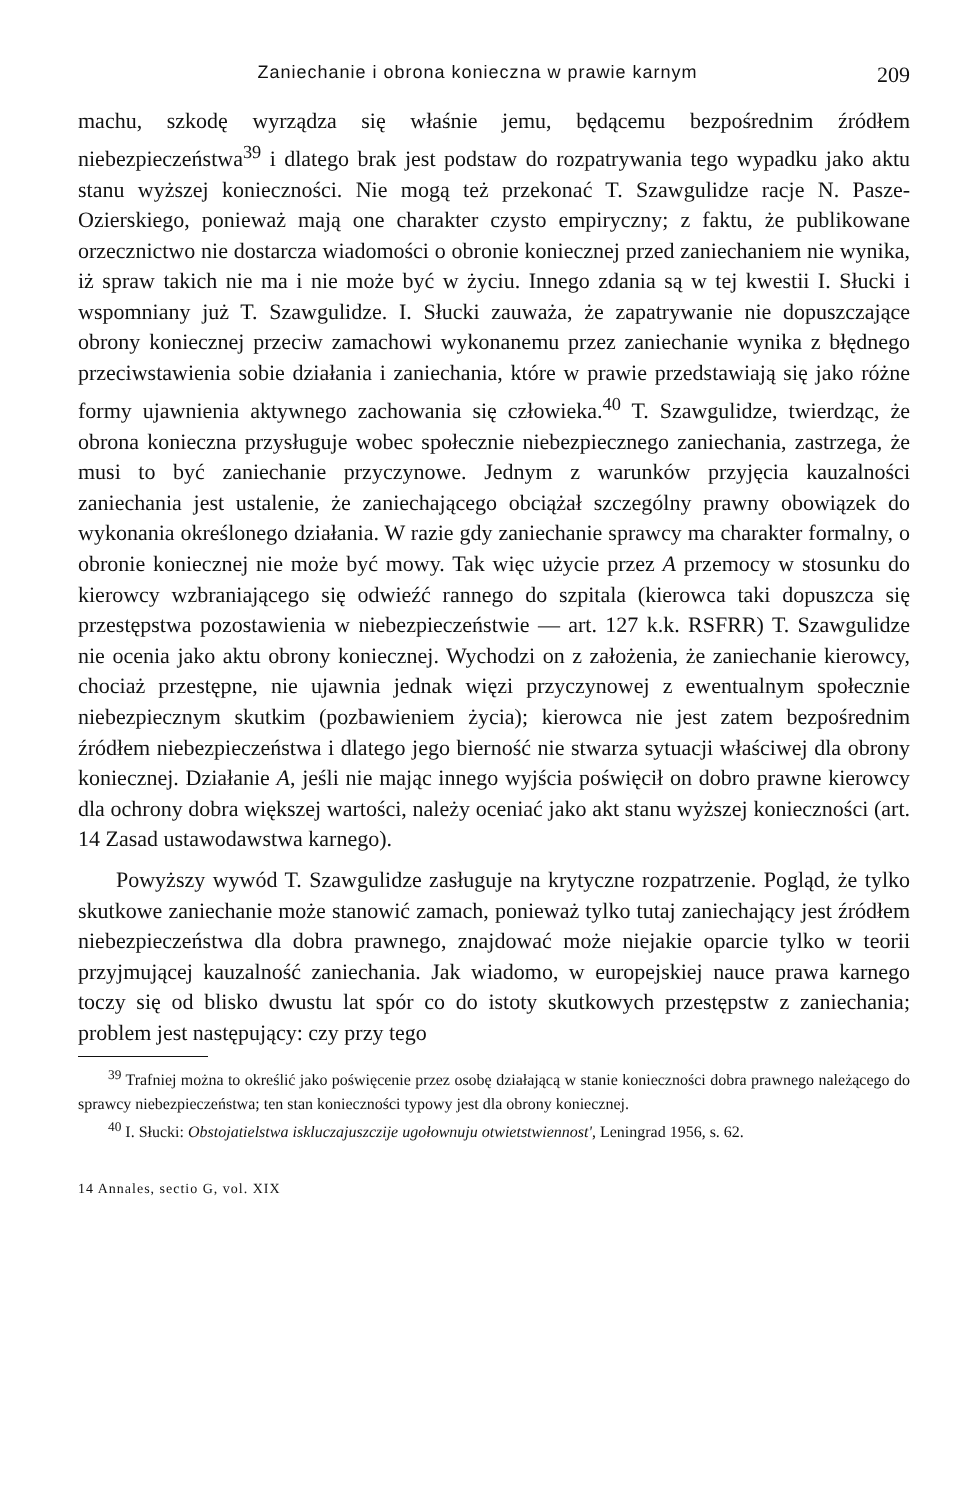Zaniechanie i obrona konieczna w prawie karnym 209
machu, szkodę wyrządza się właśnie jemu, będącemu bezpośrednim źródłem niebezpieczeństwa<sup>39</sup> i dlatego brak jest podstaw do rozpatrywania tego wypadku jako aktu stanu wyższej konieczności. Nie mogą też przekonać T. Szawgulidze racje N. Pasze-Ozierskiego, ponieważ mają one charakter czysto empiryczny; z faktu, że publikowane orzecznictwo nie dostarcza wiadomości o obronie koniecznej przed zaniechaniem nie wynika, iż spraw takich nie ma i nie może być w życiu. Innego zdania są w tej kwestii I. Słucki i wspomniany już T. Szawgulidze. I. Słucki zauważa, że zapatrywanie nie dopuszczające obrony koniecznej przeciw zamachowi wykonanemu przez zaniechanie wynika z błędnego przeciwstawienia sobie działania i zaniechania, które w prawie przedstawiają się jako różne formy ujawnienia aktywnego zachowania się człowieka.<sup>40</sup> T. Szawgulidze, twierdząc, że obrona konieczna przysługuje wobec społecznie niebezpiecznego zaniechania, zastrzega, że musi to być zaniechanie przyczynowe. Jednym z warunków przyjęcia kauzalności zaniechania jest ustalenie, że zaniechającego obciążał szczególny prawny obowiązek do wykonania określonego działania. W razie gdy zaniechanie sprawcy ma charakter formalny, o obronie koniecznej nie może być mowy. Tak więc użycie przez A przemocy w stosunku do kierowcy wzbraniającego się odwieźć rannego do szpitala (kierowca taki dopuszcza się przestępstwa pozostawienia w niebezpieczeństwie — art. 127 k.k. RSFRR) T. Szawgulidze nie ocenia jako aktu obrony koniecznej. Wychodzi on z założenia, że zaniechanie kierowcy, chociaż przestępne, nie ujawnia jednak więzi przyczynowej z ewentualnym społecznie niebezpiecznym skutkim (pozbawieniem życia); kierowca nie jest zatem bezpośrednim źródłem niebezpieczeństwa i dlatego jego bierność nie stwarza sytuacji właściwej dla obrony koniecznej. Działanie A, jeśli nie mając innego wyjścia poświęcił on dobro prawne kierowcy dla ochrony dobra większej wartości, należy oceniać jako akt stanu wyższej konieczności (art. 14 Zasad ustawodawstwa karnego).
Powyższy wywód T. Szawgulidze zasługuje na krytyczne rozpatrzenie. Pogląd, że tylko skutkowe zaniechanie może stanowić zamach, ponieważ tylko tutaj zaniechający jest źródłem niebezpieczeństwa dla dobra prawnego, znajdować może niejakie oparcie tylko w teorii przyjmującej kauzalność zaniechania. Jak wiadomo, w europejskiej nauce prawa karnego toczy się od blisko dwustu lat spór co do istoty skutkowych przestępstw z zaniechania; problem jest następujący: czy przy tego
<sup>39</sup> Trafniej można to określić jako poświęcenie przez osobę działającą w stanie konieczności dobra prawnego należącego do sprawcy niebezpieczeństwa; ten stan konieczności typowy jest dla obrony koniecznej.
<sup>40</sup> I. Słucki: Obstojatielstwa iskluczajuszczije ugołownuju otwietstwiennost', Leningrad 1956, s. 62.
14 Annales, sectio G, vol. XIX